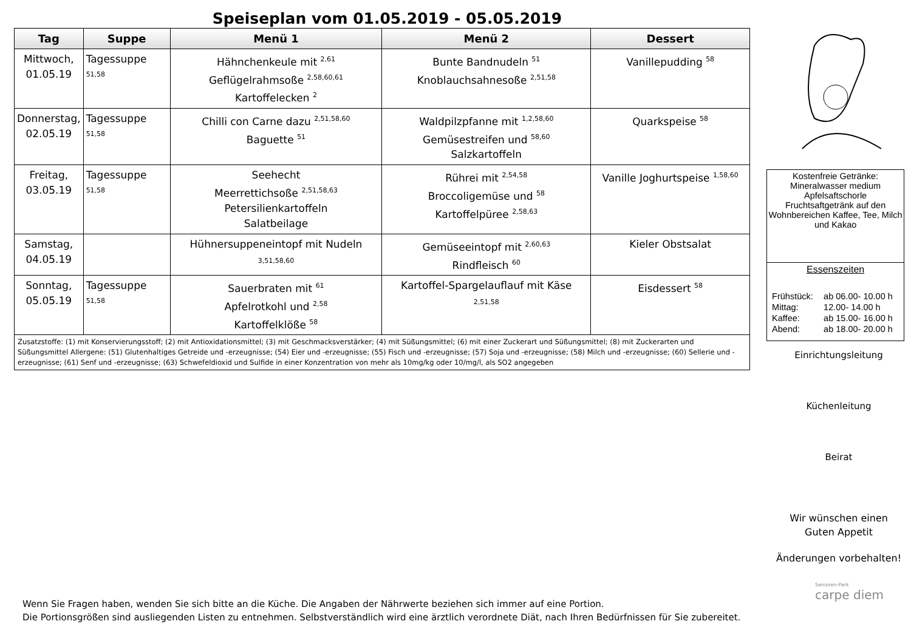Speiseplan vom 01.05.2019 - 05.05.2019
| Tag | Suppe | Menü 1 | Menü 2 | Dessert |
| --- | --- | --- | --- | --- |
| Mittwoch, 01.05.19 | Tagessuppe <sup>51,58</sup> | Hähnchenkeule mit <sup>2,61</sup> Geflügelrahmsoße <sup>2,58,60,61</sup> Kartoffelecken <sup>2</sup> | Bunte Bandnudeln <sup>51</sup> Knoblauchsahnesoße <sup>2,51,58</sup> | Vanillepudding <sup>58</sup> |
| Donnerstag, 02.05.19 | Tagessuppe <sup>51,58</sup> | Chilli con Carne dazu <sup>2,51,58,60</sup> Baguette <sup>51</sup> | Waldpilzpfanne mit <sup>1,2,58,60</sup> Gemüsestreifen und <sup>58,60</sup> Salzkartoffeln | Quarkspeise <sup>58</sup> |
| Freitag, 03.05.19 | Tagessuppe <sup>51,58</sup> | Seehecht Meerrettichsoße <sup>2,51,58,63</sup> Petersilienkartoffeln Salatbeilage | Rührei mit <sup>2,54,58</sup> Broccoligemüse und <sup>58</sup> Kartoffelpüree <sup>2,58,63</sup> | Vanille Joghurtspeise <sup>1,58,60</sup> |
| Samstag, 04.05.19 | | Hühnersuppeneintopf mit Nudeln 3,51,58,60 | Gemüseeintopf mit <sup>2,60,63</sup> Rindfleisch <sup>60</sup> | Kieler Obstsalat |
| Sonntag, 05.05.19 | Tagessuppe <sup>51,58</sup> | Sauerbraten mit <sup>61</sup> Apfelrotkohl und <sup>2,58</sup> Kartoffelklöße <sup>58</sup> | Kartoffel-Spargelauflauf mit Käse 2,51,58 | Eisdessert <sup>58</sup> |
| Zusatzstoffe: (1) mit Konservierungsstoff; (2) mit Antioxidationsmittel; (3) mit Geschmacksverstärker; (4) mit Süßungsmittel; (6) mit einer Zuckerart und Süßungsmittel; (8) mit Zuckerarten und Süßungsmittel Allergene: (51) Glutenhaltiges Getreide und -erzeugnisse; (54) Eier und -erzeugnisse; (55) Fisch und -erzeugnisse; (57) Soja und -erzeugnisse; (58) Milch und -erzeugnisse; (60) Sellerie und -erzeugnisse; (61) Senf und -erzeugnisse; (63) Schwefeldioxid und Sulfide in einer Konzentration von mehr als 10mg/kg oder 10/mg/l, als SO2 angegeben | | | | |
Kostenfreie Getränke:
Mineralwasser medium
Apfelsaftschorle
Fruchtsaftgetränk auf den Wohnbereichen Kaffee, Tee, Milch und Kakao
Essenszeiten
| Frühstück: Mittag: Kaffee: Abend: | ab 06.00- 10.00 h 12.00- 14.00 h ab 15.00- 16.00 h ab 18.00- 20.00 h |
Einrichtungsleitung
Küchenleitung
Beirat
Wir wünschen einen
Guten Appetit
Änderungen vorbehalten!
Senioren-Park
carpe diem
Wenn Sie Fragen haben, wenden Sie sich bitte an die Küche. Die Angaben der Nährwerte beziehen sich immer auf eine Portion.
Die Portionsgrößen sind ausliegenden Listen zu entnehmen. Selbstverständlich wird eine ärztlich verordnete Diät, nach Ihren Bedürfnissen für Sie zubereitet.